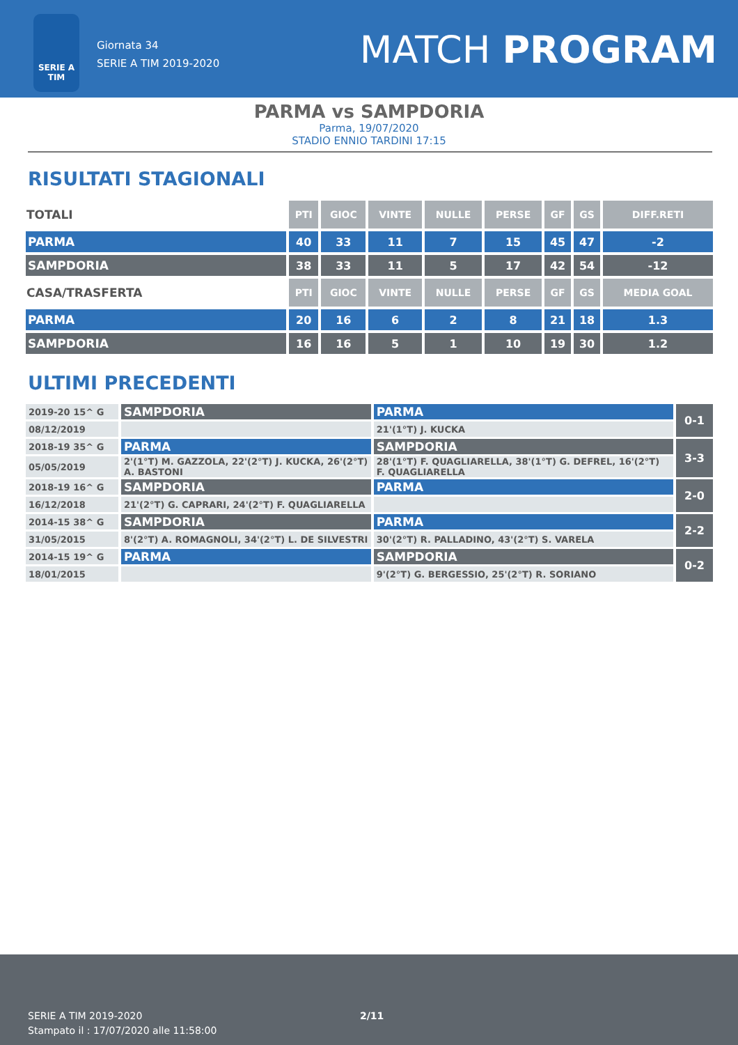SERIE A TIM
Giornata 34
SERIE A TIM 2019-2020
MATCH PROGRAM
PARMA vs SAMPDORIA
Parma, 19/07/2020
STADIO ENNIO TARDINI 17:15
RISULTATI STAGIONALI
| TOTALI | PTI | GIOC | VINTE | NULLE | PERSE | GF | GS | DIFF.RETI |
| --- | --- | --- | --- | --- | --- | --- | --- | --- |
| PARMA | 40 | 33 | 11 | 7 | 15 | 45 | 47 | -2 |
| SAMPDORIA | 38 | 33 | 11 | 5 | 17 | 42 | 54 | -12 |
| CASA/TRASFERTA | PTI | GIOC | VINTE | NULLE | PERSE | GF | GS | MEDIA GOAL |
| PARMA | 20 | 16 | 6 | 2 | 8 | 21 | 18 | 1.3 |
| SAMPDORIA | 16 | 16 | 5 | 1 | 10 | 19 | 30 | 1.2 |
ULTIMI PRECEDENTI
| 2019-20 15^ G | SAMPDORIA | PARMA | 0-1 |
| 08/12/2019 | | 21'(1°T) J. KUCKA | |
| 2018-19 35^ G | PARMA | SAMPDORIA | 3-3 |
| 05/05/2019 | 2'(1°T) M. GAZZOLA, 22'(2°T) J. KUCKA, 26'(2°T) A. BASTONI | 28'(1°T) F. QUAGLIARELLA, 38'(1°T) G. DEFREL, 16'(2°T) F. QUAGLIARELLA | |
| 2018-19 16^ G | SAMPDORIA | PARMA | 2-0 |
| 16/12/2018 | 21'(2°T) G. CAPRARI, 24'(2°T) F. QUAGLIARELLA | | |
| 2014-15 38^ G | SAMPDORIA | PARMA | 2-2 |
| 31/05/2015 | 8'(2°T) A. ROMAGNOLI, 34'(2°T) L. DE SILVESTRI | 30'(2°T) R. PALLADINO, 43'(2°T) S. VARELA | |
| 2014-15 19^ G | PARMA | SAMPDORIA | 0-2 |
| 18/01/2015 | | 9'(2°T) G. BERGESSIO, 25'(2°T) R. SORIANO | |
SERIE A TIM 2019-2020
Stampato il : 17/07/2020 alle 11:58:00
2/11